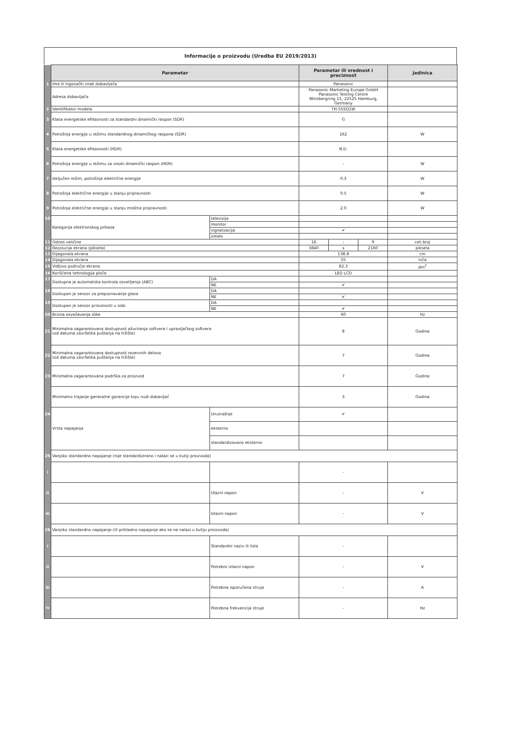Informacije o proizvodu (Uredba EU 2019/2013)
| | Parametar | | Parametar ili vrednost i preciznost | | | Jedinica |
| --- | --- | --- | --- | --- | --- | --- |
| 1 | Ime ili trgovački znak dobavljača | | Panasonic | | | |
| | Adresa dobavljača | | Panasonic Marketing Europe GmbH Panasonic Testing Centre Winsbergring 15, 22525 Hamburg, Germany | | | |
| 2 | Identifikator modela | | TH-55SQ1W | | | |
| 3 | Klasa energetske efikasnosti za standardni dinamički raspon (SDR) | | G | | | |
| 4 | Potrošnja energije u režimu standardnog dinamičkog raspona (SDR) | | 162 | | | W |
| 5 | Klasa energetske efikasnosti (HDR) | | N.D. | | | |
| 6 | Potrošnja energije u režimu za visoki dinamički raspon (HDR) | | - | | | W |
| 7 | Isključen režim, potrošnja električne energije | | 0.3 | | | W |
| 8 | Potrošnja električne energije u stanju pripravnosti | | 0.5 | | | W |
| 9 | Potrošnja električne energije u stanju mrežne pripravnosti | | 2.0 | | | W |
| 10 | Kategorija elektronskog prikaza | televizija | | | | |
| | | monitor | | | | |
| | | signalizacija | ✔ | | | |
| | | ostalo | | | | |
| 11 | Odnos veličine | | 16 | : | 9 | celi broj |
| 12 | Rezolucija ekrana (piksela) | | 3840 | x | 2160 | piksela |
| 13 | Dijagonala ekrana | | 138.8 | | | cm |
| 14 | Dijagonala ekrana | | 55 | | | inča |
| 15 | Vidljivo područje ekrana | | 82.3 | | | dm<sup>2</sup> |
| 16 | Korišćena tehnologija ploče | | LED LCD | | | |
| 17 | Dostupna je automatska kontrola osvetljenja (ABC) | DA | | | | |
| | | NE | ✔ | | | |
| 18 | Dostupan je senzor za prepoznavanje glasa | DA | | | | |
| | | NE | ✔ | | | |
| 19 | Dostupan je senzor prisutnosti u sobi | DA | | | | |
| | | NE | ✔ | | | |
| 20 | Brzina osvežavanja slike | | 60 | | | Hz |
| 21 | Minimalna zagarantovana dostupnost ažuriranja softvera I upravljačkog softvera (od datuma završetka puštanja na tržište) | | 8 | | | Godina |
| 22 | Minimalna zagarantovana dostupnost rezervnih delova (od datuma završetka puštanja na tržište) | | 7 | | | Godina |
| 23 | Minimalna zagarantovana podrška za proizvod | | 7 | | | Godina |
| | Minimalno trajanje generalne garancije koju nudi dobavljač | | 3 | | | Godina |
| 24 | Vrsta napajanja | Unutrašnje | ✔ | | | |
| | | eksterno | | | | |
| | | standardizovano eksterno | | | | |
| 25 | Vanjsko standardno napajanje (nije standardizirano i nalazi se u kutiji proizvoda) | | | | | |
| i | | | - | | | |
| ii | | Ulazni napon | - | | | V |
| iii | | Izlazni napon | - | | | V |
| 26 | Vanjsko standardno napajanje (ili prikladno napajanje ako se ne nalazi u kutiju proizvoda) | | | | | |
| i | | Standardni naziv ili lista | - | | | |
| ii | | Potrebni izlazni napon | - | | | V |
| iii | | Potrebna isporučena struja | - | | | A |
| iv | | Potrebna frekvencija struje | - | | | Hz |